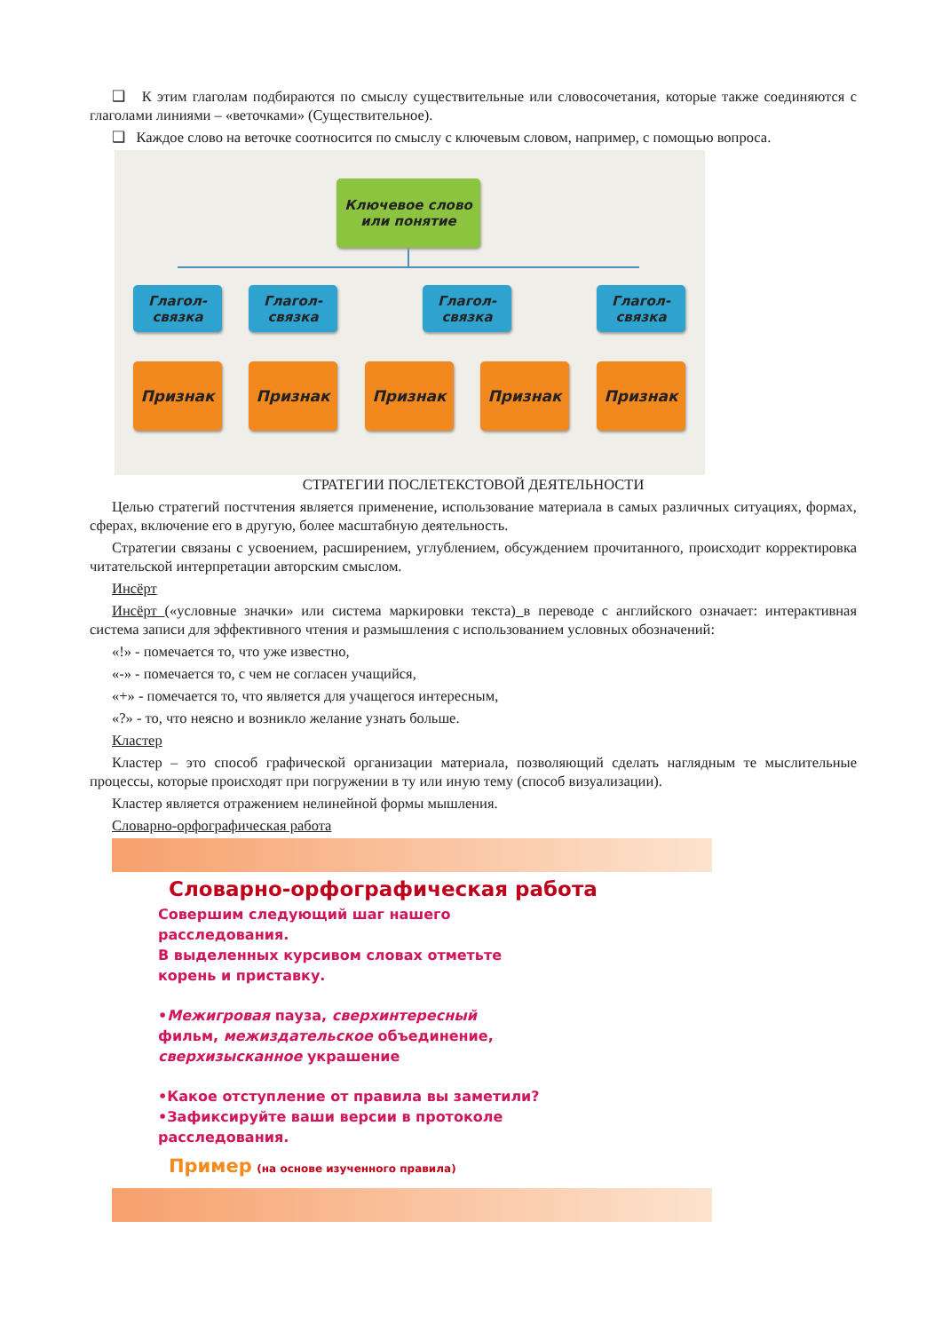❑ К этим глаголам подбираются по смыслу существительные или словосочетания, которые также соединяются с глаголами линиями – «веточками» (Существительное).
❑ Каждое слово на веточке соотносится по смыслу с ключевым словом, например, с помощью вопроса.
Ключевое слово
или понятие
Глагол-
связка
Глагол-
связка
Глагол-
связка
Глагол-
связка
Признак Признак Признак Признак Признак
СТРАТЕГИИ ПОСЛЕТЕКСТОВОЙ ДЕЯТЕЛЬНОСТИ
Целью стратегий постчтения является применение, использование материала в самых различных ситуациях, формах, сферах, включение его в другую, более масштабную деятельность.
Стратегии связаны с усвоением, расширением, углублением, обсуждением прочитанного, происходит корректировка читательской интерпретации авторским смыслом.
Инсёрт
Инсёрт («условные значки» или система маркировки текста) в переводе с английского означает: интерактивная система записи для эффективного чтения и размышления с использованием условных обозначений:
«!» - помечается то, что уже известно,
«-» - помечается то, с чем не согласен учащийся,
«+» - помечается то, что является для учащегося интересным,
«?» - то, что неясно и возникло желание узнать больше.
Кластер
Кластер – это способ графической организации материала, позволяющий сделать наглядным те мыслительные процессы, которые происходят при погружении в ту или иную тему (способ визуализации).
Кластер является отражением нелинейной формы мышления.
Словарно-орфографическая работа
Словарно-орфографическая работа
Совершим следующий шаг нашего
расследования.
В выделенных курсивом словах отметьте
корень и приставку.
•Межигровая пауза, сверхинтересный
фильм, межиздательское объединение,
сверхизысканное украшение
•Какое отступление от правила вы заметили?
•Зафиксируйте ваши версии в протоколе
расследования.
Пример (на основе изученного правила)